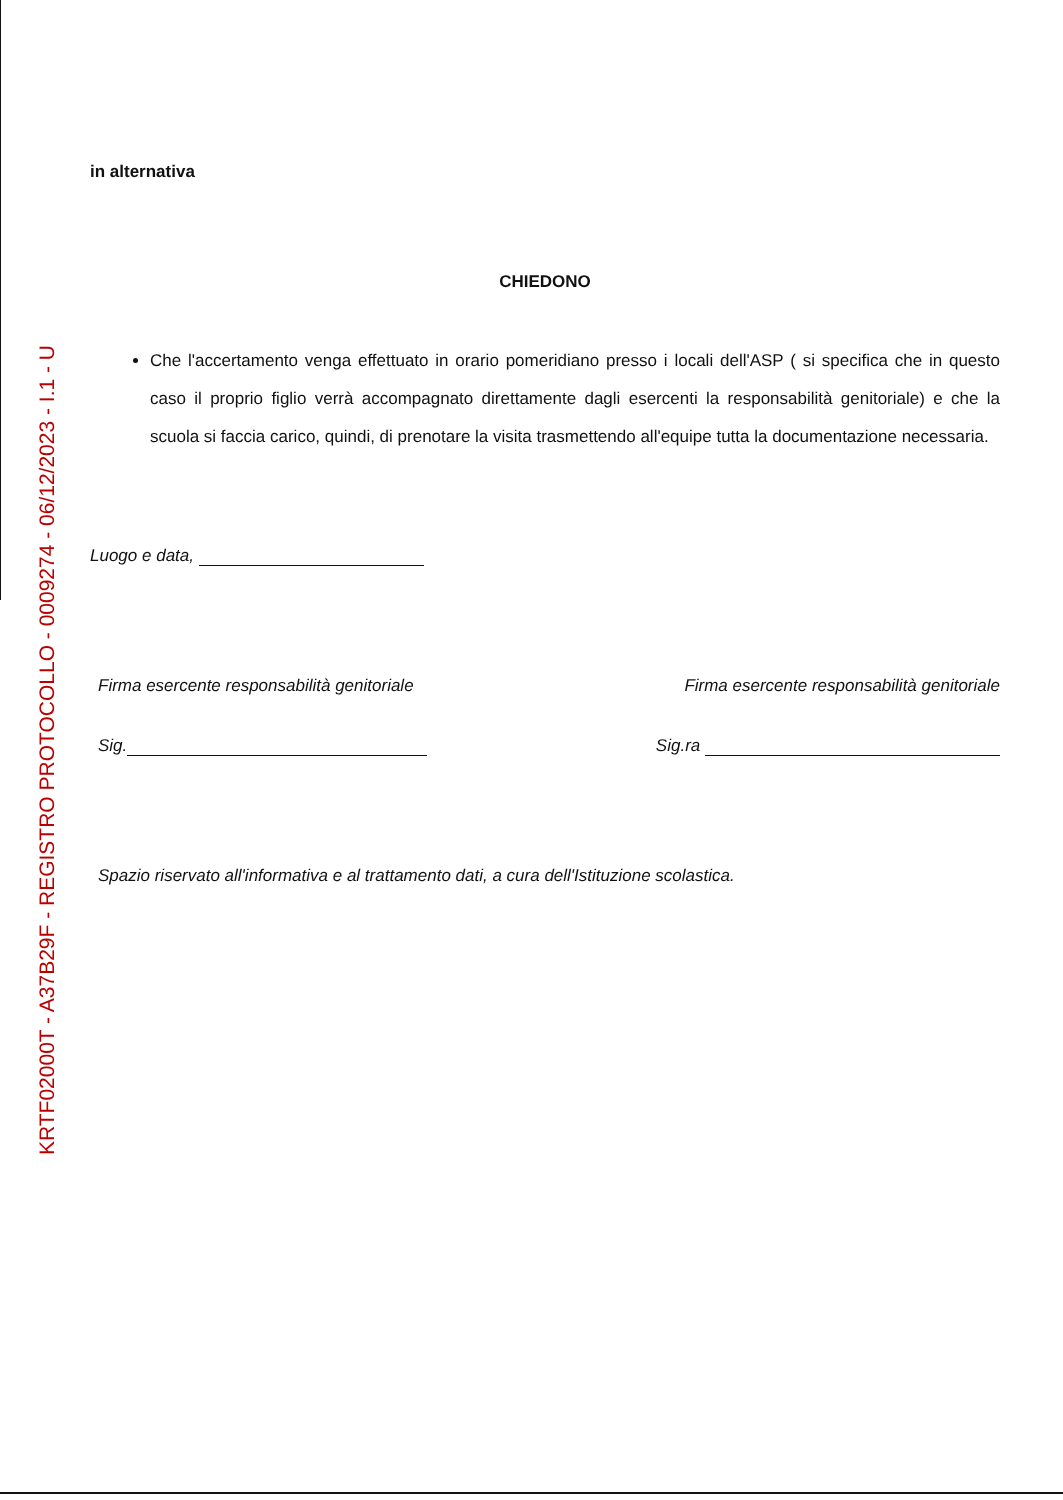KRTF02000T - A37B29F - REGISTRO PROTOCOLLO - 0009274 - 06/12/2023 - I.1 - U
in alternativa
CHIEDONO
Che l'accertamento venga effettuato in orario pomeridiano presso i locali dell'ASP ( si specifica che in questo caso il proprio figlio verrà accompagnato direttamente dagli esercenti la responsabilità genitoriale) e che la scuola si faccia carico, quindi, di prenotare la visita trasmettendo all'equipe tutta la documentazione necessaria.
Luogo e data,
Firma esercente responsabilità genitoriale Firma esercente responsabilità genitoriale
Sig. Sig.ra
Spazio riservato all'informativa e al trattamento dati, a cura dell'Istituzione scolastica.